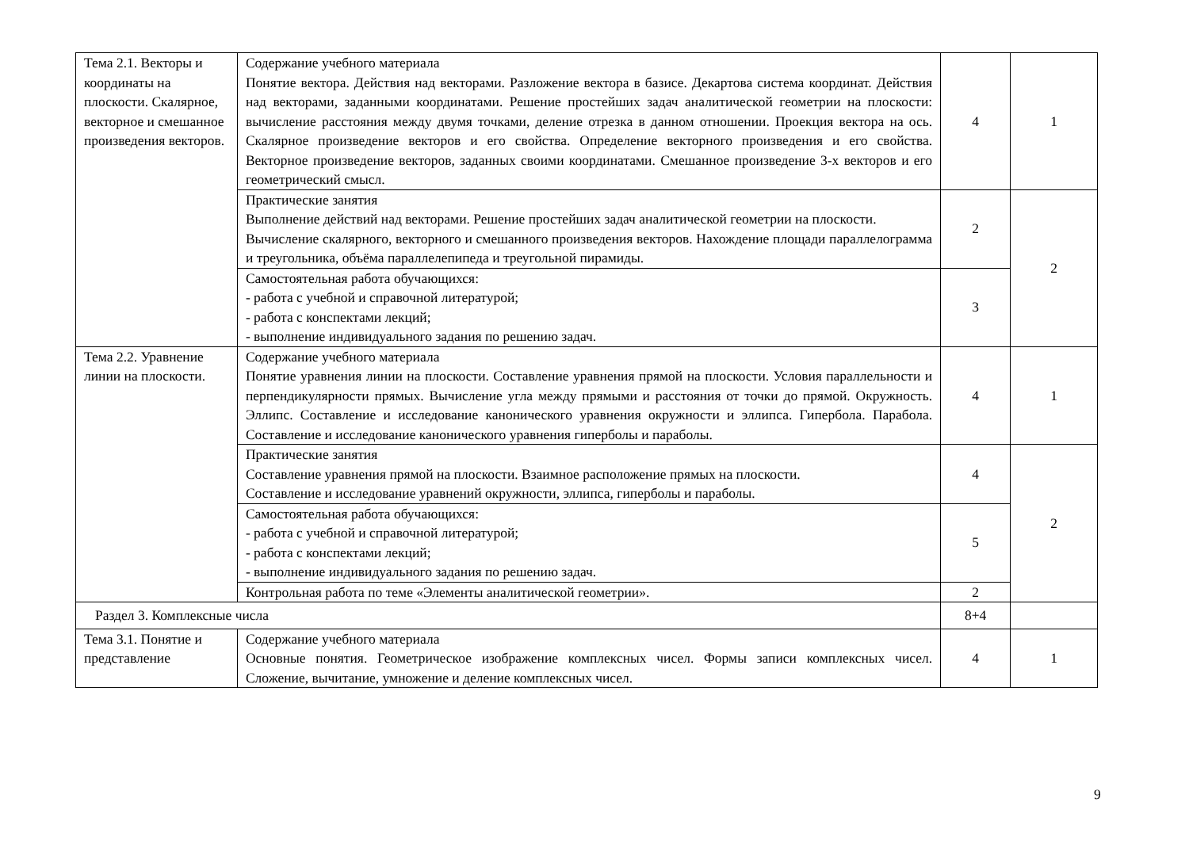| Тема 2.1. Векторы и координаты на плоскости. Скалярное, векторное и смешанное произведения векторов. | Содержание учебного материала Понятие вектора. Действия над векторами. Разложение вектора в базисе. Декартова система координат. Действия над векторами, заданными координатами. Решение простейших задач аналитической геометрии на плоскости: вычисление расстояния между двумя точками, деление отрезка в данном отношении. Проекция вектора на ось. Скалярное произведение векторов и его свойства. Определение векторного произведения и его свойства. Векторное произведение векторов, заданных своими координатами. Смешанное произведение 3-х векторов и его геометрический смысл. | 4 | 1 |
| | Практические занятия Выполнение действий над векторами. Решение простейших задач аналитической геометрии на плоскости. Вычисление скалярного, векторного и смешанного произведения векторов. Нахождение площади параллелограмма и треугольника, объёма параллелепипеда и треугольной пирамиды. | 2 | 2 |
| | Самостоятельная работа обучающихся: - работа с учебной и справочной литературой; - работа с конспектами лекций; - выполнение индивидуального задания по решению задач. | 3 | |
| Тема 2.2. Уравнение линии на плоскости. | Содержание учебного материала Понятие уравнения линии на плоскости. Составление уравнения прямой на плоскости. Условия параллельности и перпендикулярности прямых. Вычисление угла между прямыми и расстояния от точки до прямой. Окружность. Эллипс. Составление и исследование канонического уравнения окружности и эллипса. Гипербола. Парабола. Составление и исследование канонического уравнения гиперболы и параболы. | 4 | 1 |
| | Практические занятия Составление уравнения прямой на плоскости. Взаимное расположение прямых на плоскости. Составление и исследование уравнений окружности, эллипса, гиперболы и параболы. | 4 | 2 |
| | Самостоятельная работа обучающихся: - работа с учебной и справочной литературой; - работа с конспектами лекций; - выполнение индивидуального задания по решению задач. | 5 | |
| | Контрольная работа по теме «Элементы аналитической геометрии». | 2 | |
| Раздел 3. Комплексные числа | | 8+4 | |
| Тема 3.1. Понятие и представление | Содержание учебного материала Основные понятия. Геометрическое изображение комплексных чисел. Формы записи комплексных чисел. Сложение, вычитание, умножение и деление комплексных чисел. | 4 | 1 |
9